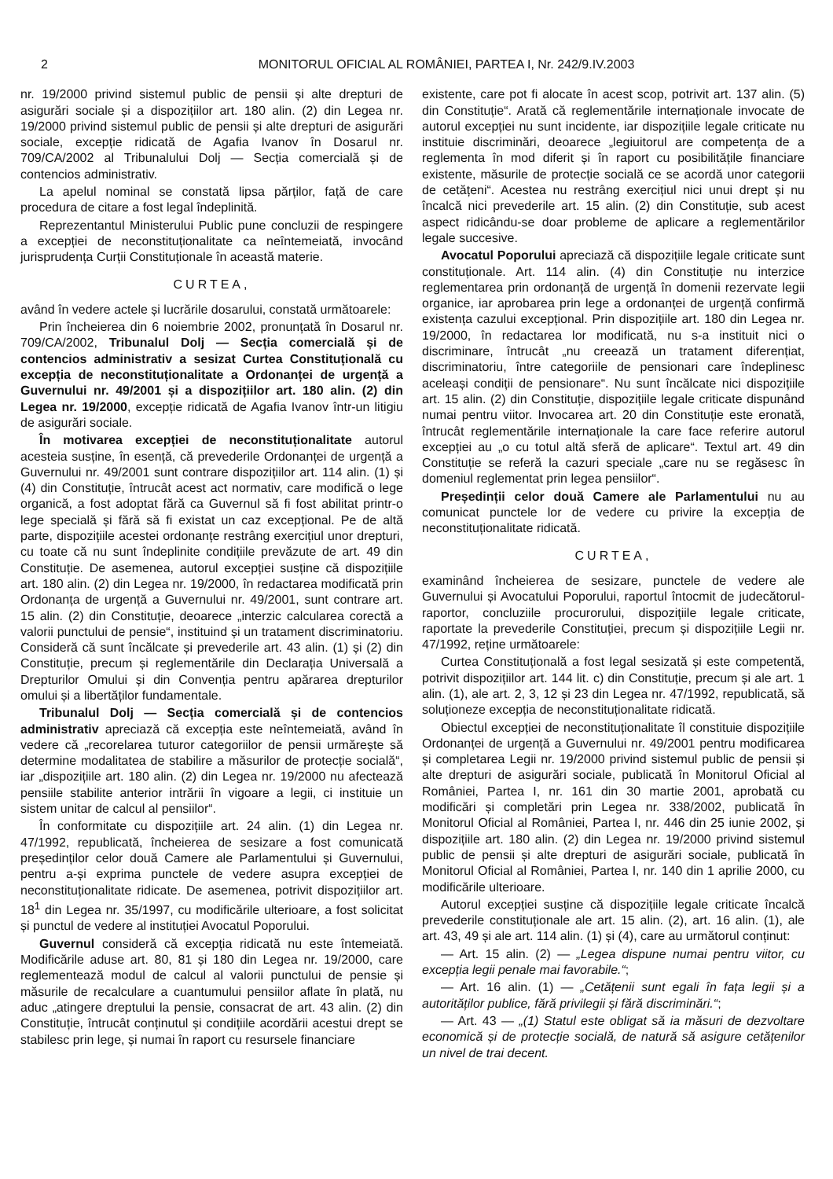2 MONITORUL OFICIAL AL ROMÂNIEI, PARTEA I, Nr. 242/9.IV.2003
nr. 19/2000 privind sistemul public de pensii și alte drepturi de asigurări sociale și a dispozițiilor art. 180 alin. (2) din Legea nr. 19/2000 privind sistemul public de pensii și alte drepturi de asigurări sociale, excepție ridicată de Agafia Ivanov în Dosarul nr. 709/CA/2002 al Tribunalului Dolj — Secția comercială și de contencios administrativ.
La apelul nominal se constată lipsa părților, față de care procedura de citare a fost legal îndeplinită.
Reprezentantul Ministerului Public pune concluzii de respingere a excepției de neconstituționalitate ca neîntemeiată, invocând jurisprudența Curții Constituționale în această materie.
CURTEA,
având în vedere actele și lucrările dosarului, constată următoarele:
Prin încheierea din 6 noiembrie 2002, pronunțată în Dosarul nr. 709/CA/2002, Tribunalul Dolj — Secția comercială și de contencios administrativ a sesizat Curtea Constituțională cu excepția de neconstituționalitate a Ordonanței de urgență a Guvernului nr. 49/2001 și a dispozițiilor art. 180 alin. (2) din Legea nr. 19/2000, excepție ridicată de Agafia Ivanov într-un litigiu de asigurări sociale.
În motivarea excepției de neconstituționalitate autorul acesteia susține, în esență, că prevederile Ordonanței de urgență a Guvernului nr. 49/2001 sunt contrare dispozițiilor art. 114 alin. (1) și (4) din Constituție, întrucât acest act normativ, care modifică o lege organică, a fost adoptat fără ca Guvernul să fi fost abilitat printr-o lege specială și fără să fi existat un caz excepțional. Pe de altă parte, dispozițiile acestei ordonanțe restrâng exercițiul unor drepturi, cu toate că nu sunt îndeplinite condițiile prevăzute de art. 49 din Constituție. De asemenea, autorul excepției susține că dispozițiile art. 180 alin. (2) din Legea nr. 19/2000, în redactarea modificată prin Ordonanța de urgență a Guvernului nr. 49/2001, sunt contrare art. 15 alin. (2) din Constituție, deoarece „interzic calcularea corectă a valorii punctului de pensie“, instituind și un tratament discriminatoriu. Consideră că sunt încălcate și prevederile art. 43 alin. (1) și (2) din Constituție, precum și reglementările din Declarația Universală a Drepturilor Omului și din Convenția pentru apărarea drepturilor omului și a libertăților fundamentale.
Tribunalul Dolj — Secția comercială și de contencios administrativ apreciază că excepția este neîntemeiată, având în vedere că „recorelarea tuturor categoriilor de pensii urmărește să determine modalitatea de stabilire a măsurilor de protecție socială“, iar „dispozițiile art. 180 alin. (2) din Legea nr. 19/2000 nu afectează pensiile stabilite anterior intrării în vigoare a legii, ci instituie un sistem unitar de calcul al pensiilor“.
În conformitate cu dispozițiile art. 24 alin. (1) din Legea nr. 47/1992, republicată, încheierea de sesizare a fost comunicată președinților celor două Camere ale Parlamentului și Guvernului, pentru a-și exprima punctele de vedere asupra excepției de neconstituționalitate ridicate. De asemenea, potrivit dispozițiilor art. 18<sup>1</sup> din Legea nr. 35/1997, cu modificările ulterioare, a fost solicitat și punctul de vedere al instituției Avocatul Poporului.
Guvernul consideră că excepția ridicată nu este întemeiată. Modificările aduse art. 80, 81 și 180 din Legea nr. 19/2000, care reglementează modul de calcul al valorii punctului de pensie și măsurile de recalculare a cuantumului pensiilor aflate în plată, nu aduc „atingere dreptului la pensie, consacrat de art. 43 alin. (2) din Constituție, întrucât conținutul și condițiile acordării acestui drept se stabilesc prin lege, și numai în raport cu resursele financiare
existente, care pot fi alocate în acest scop, potrivit art. 137 alin. (5) din Constituție“. Arată că reglementările internaționale invocate de autorul excepției nu sunt incidente, iar dispozițiile legale criticate nu instituie discriminări, deoarece „legiuitorul are competența de a reglementa în mod diferit și în raport cu posibilitățile financiare existente, măsurile de protecție socială ce se acordă unor categorii de cetățeni“. Acestea nu restrâng exercițiul nici unui drept și nu încalcă nici prevederile art. 15 alin. (2) din Constituție, sub acest aspect ridicându-se doar probleme de aplicare a reglementărilor legale succesive.
Avocatul Poporului apreciază că dispozițiile legale criticate sunt constituționale. Art. 114 alin. (4) din Constituție nu interzice reglementarea prin ordonanță de urgență în domenii rezervate legii organice, iar aprobarea prin lege a ordonanței de urgență confirmă existența cazului excepțional. Prin dispozițiile art. 180 din Legea nr. 19/2000, în redactarea lor modificată, nu s-a instituit nici o discriminare, întrucât „nu creează un tratament diferențiat, discriminatoriu, între categoriile de pensionari care îndeplinesc aceleași condiții de pensionare“. Nu sunt încălcate nici dispozițiile art. 15 alin. (2) din Constituție, dispozițiile legale criticate dispunând numai pentru viitor. Invocarea art. 20 din Constituție este eronată, întrucât reglementările internaționale la care face referire autorul excepției au „o cu totul altă sferă de aplicare“. Textul art. 49 din Constituție se referă la cazuri speciale „care nu se regăsesc în domeniul reglementat prin legea pensiilor“.
Președinții celor două Camere ale Parlamentului nu au comunicat punctele lor de vedere cu privire la excepția de neconstituționalitate ridicată.
CURTEA,
examinând încheierea de sesizare, punctele de vedere ale Guvernului și Avocatului Poporului, raportul întocmit de judecătorul-raportor, concluziile procurorului, dispozițiile legale criticate, raportate la prevederile Constituției, precum și dispozițiile Legii nr. 47/1992, reține următoarele:
Curtea Constituțională a fost legal sesizată și este competentă, potrivit dispozițiilor art. 144 lit. c) din Constituție, precum și ale art. 1 alin. (1), ale art. 2, 3, 12 și 23 din Legea nr. 47/1992, republicată, să soluționeze excepția de neconstituționalitate ridicată.
Obiectul excepției de neconstituționalitate îl constituie dispozițiile Ordonanței de urgență a Guvernului nr. 49/2001 pentru modificarea și completarea Legii nr. 19/2000 privind sistemul public de pensii și alte drepturi de asigurări sociale, publicată în Monitorul Oficial al României, Partea I, nr. 161 din 30 martie 2001, aprobată cu modificări și completări prin Legea nr. 338/2002, publicată în Monitorul Oficial al României, Partea I, nr. 446 din 25 iunie 2002, și dispozițiile art. 180 alin. (2) din Legea nr. 19/2000 privind sistemul public de pensii și alte drepturi de asigurări sociale, publicată în Monitorul Oficial al României, Partea I, nr. 140 din 1 aprilie 2000, cu modificările ulterioare.
Autorul excepției susține că dispozițiile legale criticate încalcă prevederile constituționale ale art. 15 alin. (2), art. 16 alin. (1), ale art. 43, 49 și ale art. 114 alin. (1) și (4), care au următorul conținut:
— Art. 15 alin. (2) — „Legea dispune numai pentru viitor, cu excepția legii penale mai favorabile.“;
— Art. 16 alin. (1) — „Cetățenii sunt egali în fața legii și a autorităților publice, fără privilegii și fără discriminări.“;
— Art. 43 — „(1) Statul este obligat să ia măsuri de dezvoltare economică și de protecție socială, de natură să asigure cetățenilor un nivel de trai decent.